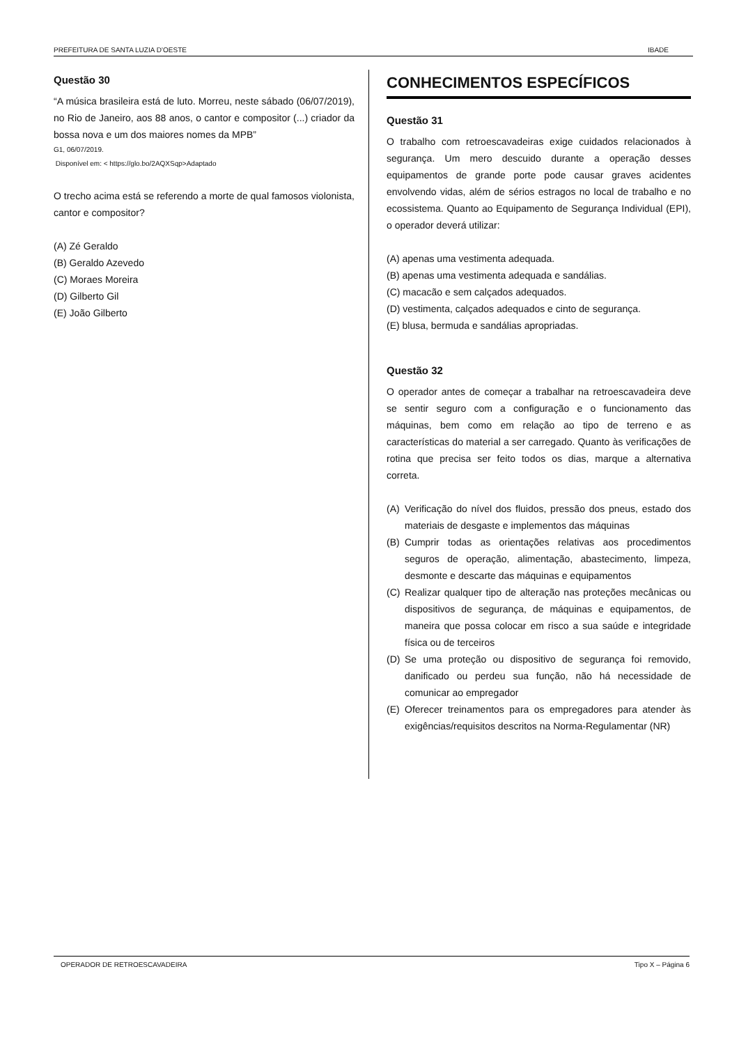PREFEITURA DE SANTA LUZIA D’OESTE IBADE
Questão 30
“A música brasileira está de luto. Morreu, neste sábado (06/07/2019), no Rio de Janeiro, aos 88 anos, o cantor e compositor (...) criador da bossa nova e um dos maiores nomes da MPB”
G1, 06/07/2019.
Disponível em: < https://glo.bo/2AQXSqp>Adaptado
O trecho acima está se referendo a morte de qual famosos violonista, cantor e compositor?
(A) Zé Geraldo
(B) Geraldo Azevedo
(C) Moraes Moreira
(D) Gilberto Gil
(E) João Gilberto
CONHECIMENTOS ESPECÍFICOS
Questão 31
O trabalho com retroescavadeiras exige cuidados relacionados à segurança. Um mero descuido durante a operação desses equipamentos de grande porte pode causar graves acidentes envolvendo vidas, além de sérios estragos no local de trabalho e no ecossistema. Quanto ao Equipamento de Segurança Individual (EPI), o operador deverá utilizar:
(A) apenas uma vestimenta adequada.
(B) apenas uma vestimenta adequada e sandálias.
(C) macacão e sem calçados adequados.
(D) vestimenta, calçados adequados e cinto de segurança.
(E) blusa, bermuda e sandálias apropriadas.
Questão 32
O operador antes de começar a trabalhar na retroescavadeira deve se sentir seguro com a configuração e o funcionamento das máquinas, bem como em relação ao tipo de terreno e as características do material a ser carregado. Quanto às verificações de rotina que precisa ser feito todos os dias, marque a alternativa correta.
(A)
Verificação do nível dos fluidos, pressão dos pneus, estado dos materiais de desgaste e implementos das máquinas
(B)
Cumprir todas as orientações relativas aos procedimentos seguros de operação, alimentação, abastecimento, limpeza, desmonte e descarte das máquinas e equipamentos
(C)
Realizar qualquer tipo de alteração nas proteções mecânicas ou dispositivos de segurança, de máquinas e equipamentos, de maneira que possa colocar em risco a sua saúde e integridade física ou de terceiros
(D)
Se uma proteção ou dispositivo de segurança foi removido, danificado ou perdeu sua função, não há necessidade de comunicar ao empregador
(E)
Oferecer treinamentos para os empregadores para atender às exigências/requisitos descritos na Norma-Regulamentar (NR)
OPERADOR DE RETROESCAVADEIRA Tipo X – Página 6